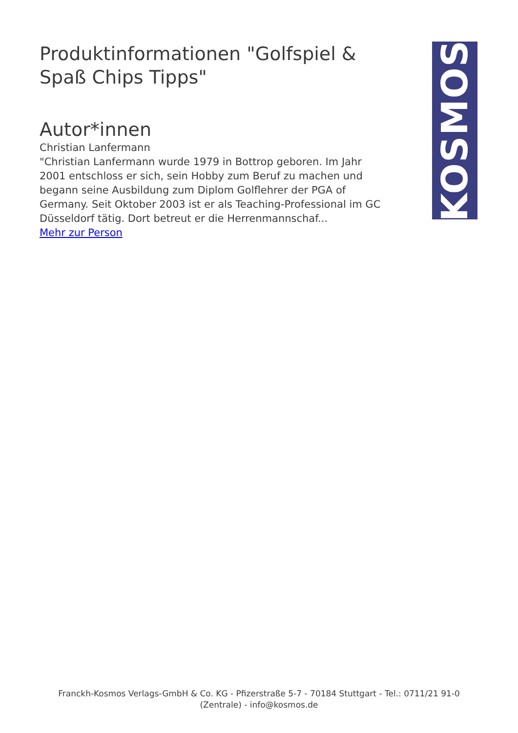Produktinformationen "Golfspiel & Spaß Chips Tipps"
Autor*innen
Christian Lanfermann
"Christian Lanfermann wurde 1979 in Bottrop geboren. Im Jahr 2001 entschloss er sich, sein Hobby zum Beruf zu machen und begann seine Ausbildung zum Diplom Golflehrer der PGA of Germany. Seit Oktober 2003 ist er als Teaching-Professional im GC Düsseldorf tätig. Dort betreut er die Herrenmannschaf...
Mehr zur Person
KOSMOS
Franckh-Kosmos Verlags-GmbH & Co. KG - Pfizerstraße 5-7 - 70184 Stuttgart - Tel.: 0711/21 91-0 (Zentrale) - info@kosmos.de